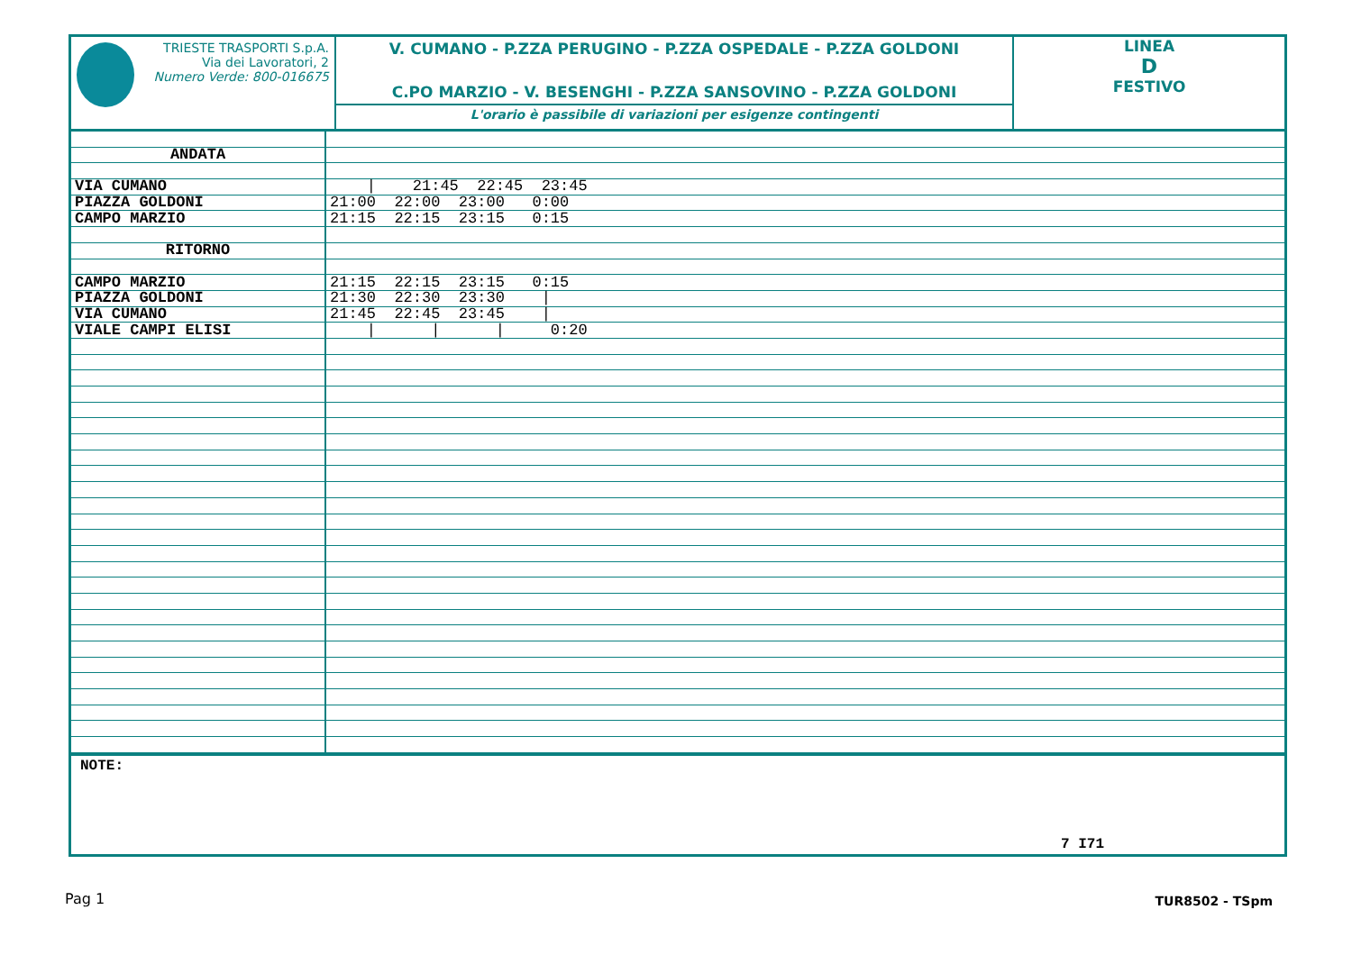TRIESTE TRASPORTI S.p.A.
Via dei Lavoratori, 2
Numero Verde: 800-016675
V. CUMANO - P.ZZA PERUGINO - P.ZZA OSPEDALE - P.ZZA GOLDONI
C.PO MARZIO - V. BESENGHI - P.ZZA SANSOVINO - P.ZZA GOLDONI
L'orario è passibile di variazioni per esigenze contingenti
LINEA
D
FESTIVO
| ANDATA | |
| VIA CUMANO | / 21:45 22:45 23:45 |
| PIAZZA GOLDONI | 21:00 22:00 23:00 0:00 |
| CAMPO MARZIO | 21:15 22:15 23:15 0:15 |
| RITORNO | |
| CAMPO MARZIO | 21:15 22:15 23:15 0:15 |
| PIAZZA GOLDONI | 21:30 22:30 23:30 / |
| VIA CUMANO | 21:45 22:45 23:45 / |
| VIALE CAMPI ELISI | / / / 0:20 |
NOTE:
7 I71
Pag 1 TUR8502 - TSpm